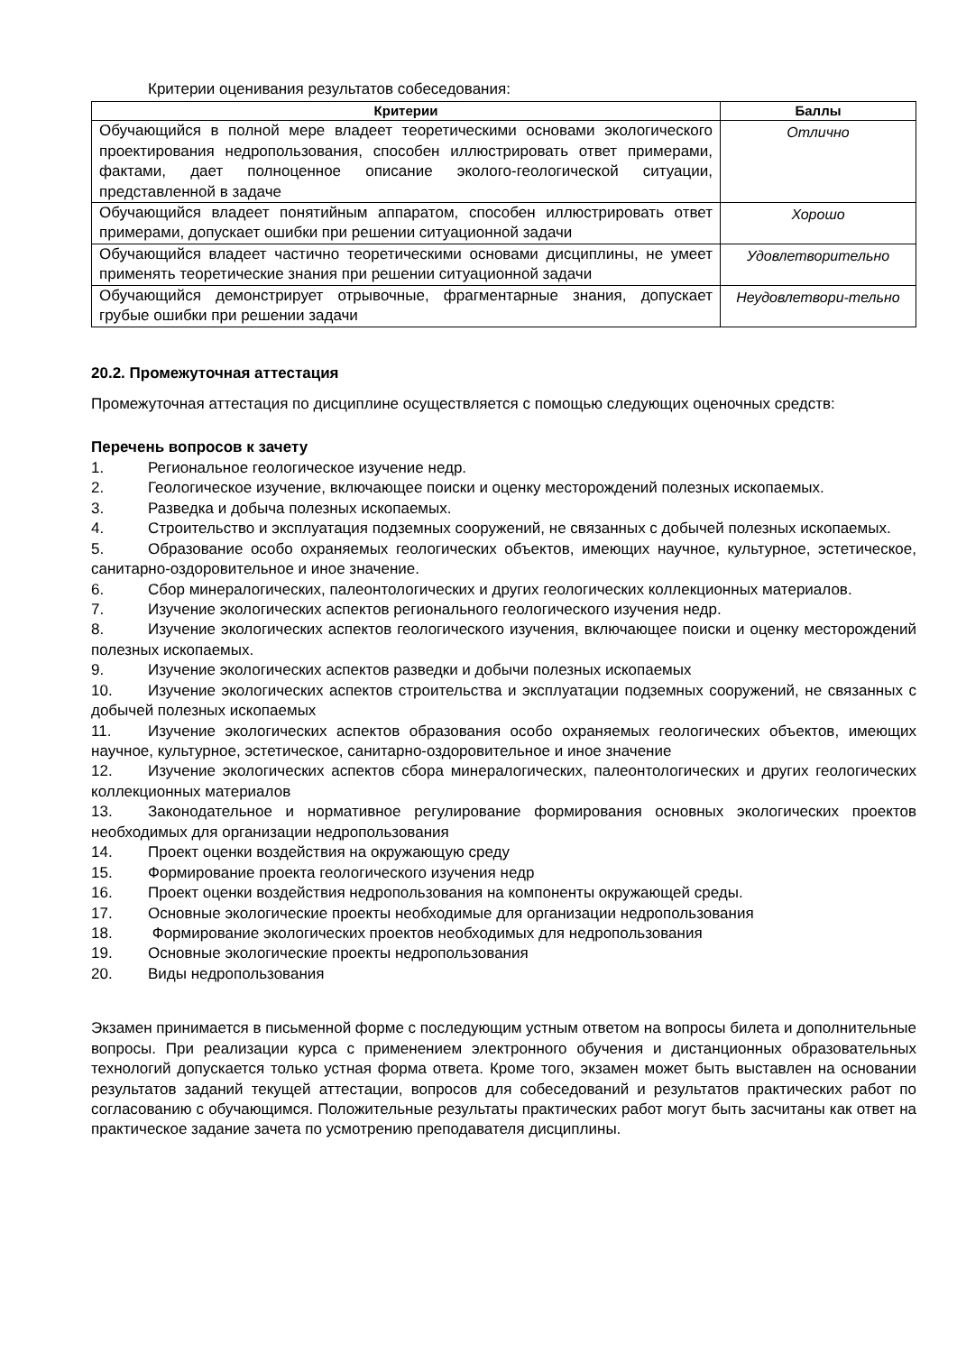Критерии оценивания результатов собеседования:
| Критерии | Баллы |
| --- | --- |
| Обучающийся в полной мере владеет теоретическими основами экологического проектирования недропользования, способен иллюстрировать ответ примерами, фактами, дает полноценное описание эколого-геологической ситуации, представленной в задаче | Отлично |
| Обучающийся владеет понятийным аппаратом, способен иллюстрировать ответ примерами, допускает ошибки при решении ситуационной задачи | Хорошо |
| Обучающийся владеет частично теоретическими основами дисциплины, не умеет применять теоретические знания при решении ситуационной задачи | Удовлетворительно |
| Обучающийся демонстрирует отрывочные, фрагментарные знания, допускает грубые ошибки при решении задачи | Неудовлетвори-тельно |
20.2. Промежуточная аттестация
Промежуточная аттестация по дисциплине осуществляется с помощью следующих оценочных средств:
Перечень вопросов к зачету
1. Региональное геологическое изучение недр.
2. Геологическое изучение, включающее поиски и оценку месторождений полезных ископаемых.
3. Разведка и добыча полезных ископаемых.
4. Строительство и эксплуатация подземных сооружений, не связанных с добычей полезных ископаемых.
5. Образование особо охраняемых геологических объектов, имеющих научное, культурное, эстетическое, санитарно-оздоровительное и иное значение.
6. Сбор минералогических, палеонтологических и других геологических коллекционных материалов.
7. Изучение экологических аспектов регионального геологического изучения недр.
8. Изучение экологических аспектов геологического изучения, включающее поиски и оценку месторождений полезных ископаемых.
9. Изучение экологических аспектов разведки и добычи полезных ископаемых
10. Изучение экологических аспектов строительства и эксплуатации подземных сооружений, не связанных с добычей полезных ископаемых
11. Изучение экологических аспектов образования особо охраняемых геологических объектов, имеющих научное, культурное, эстетическое, санитарно-оздоровительное и иное значение
12. Изучение экологических аспектов сбора минералогических, палеонтологических и других геологических коллекционных материалов
13. Законодательное и нормативное регулирование формирования основных экологических проектов необходимых для организации недропользования
14. Проект оценки воздействия на окружающую среду
15. Формирование проекта геологического изучения недр
16. Проект оценки воздействия недропользования на компоненты окружающей среды.
17. Основные экологические проекты необходимые для организации недропользования
18. Формирование экологических проектов необходимых для недропользования
19. Основные экологические проекты недропользования
20. Виды недропользования
Экзамен принимается в письменной форме с последующим устным ответом на вопросы билета и дополнительные вопросы. При реализации курса с применением электронного обучения и дистанционных образовательных технологий допускается только устная форма ответа. Кроме того, экзамен может быть выставлен на основании результатов заданий текущей аттестации, вопросов для собеседований и результатов практических работ по согласованию с обучающимся. Положительные результаты практических работ могут быть засчитаны как ответ на практическое задание зачета по усмотрению преподавателя дисциплины.